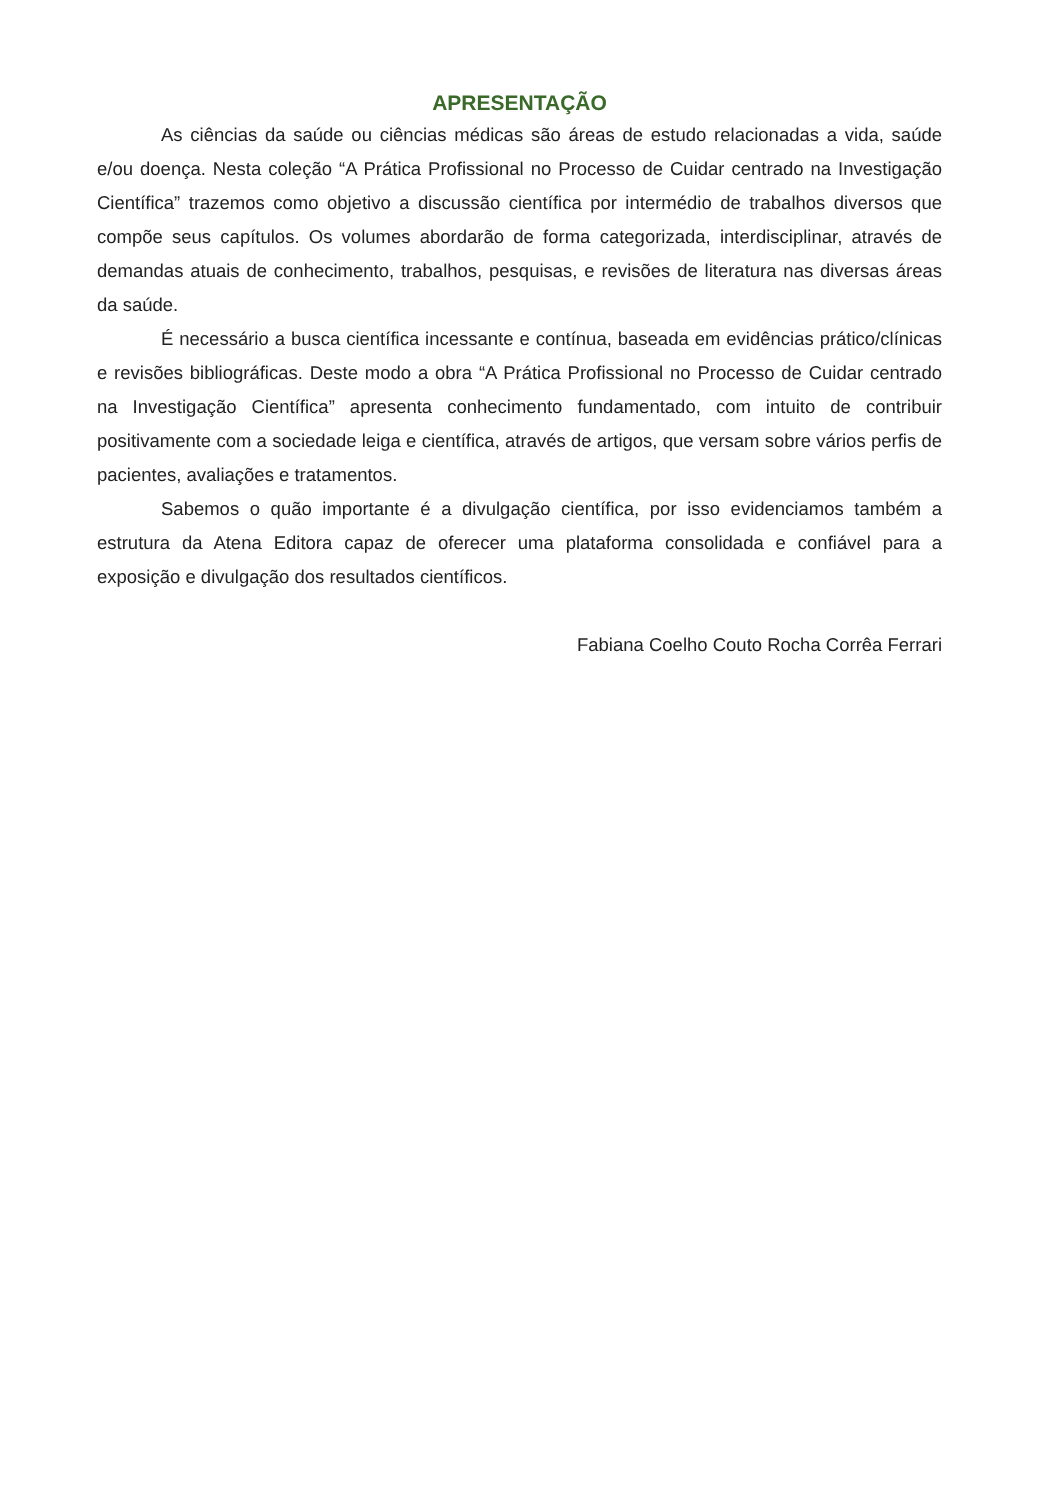APRESENTAÇÃO
As ciências da saúde ou ciências médicas são áreas de estudo relacionadas a vida, saúde e/ou doença. Nesta coleção “A Prática Profissional no Processo de Cuidar centrado na Investigação Científica” trazemos como objetivo a discussão científica por intermédio de trabalhos diversos que compõe seus capítulos. Os volumes abordarão de forma categorizada, interdisciplinar, através de demandas atuais de conhecimento, trabalhos, pesquisas, e revisões de literatura nas diversas áreas da saúde.
É necessário a busca científica incessante e contínua, baseada em evidências prático/clínicas e revisões bibliográficas. Deste modo a obra “A Prática Profissional no Processo de Cuidar centrado na Investigação Científica” apresenta conhecimento fundamentado, com intuito de contribuir positivamente com a sociedade leiga e científica, através de artigos, que versam sobre vários perfis de pacientes, avaliações e tratamentos.
Sabemos o quão importante é a divulgação científica, por isso evidenciamos também a estrutura da Atena Editora capaz de oferecer uma plataforma consolidada e confiável para a exposição e divulgação dos resultados científicos.
Fabiana Coelho Couto Rocha Corrêa Ferrari